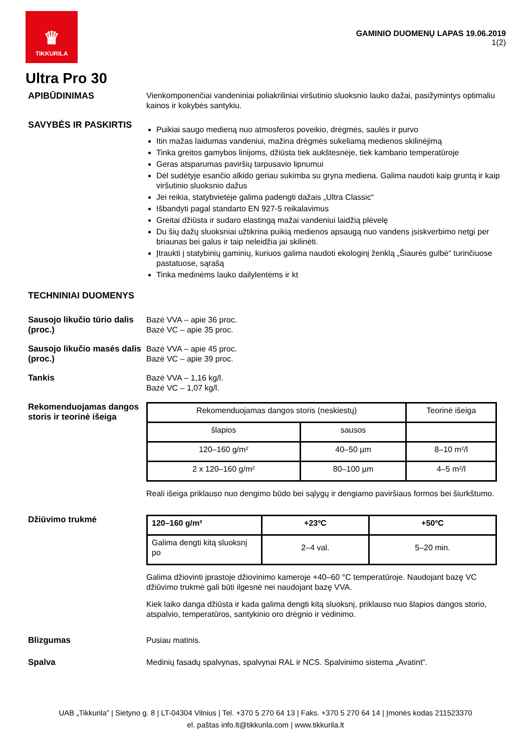♛
TIKKURILA
GAMINIO DUOMENŲ LAPAS 19.06.2019
1(2)
Ultra Pro 30
APIBŪDINIMAS
Vienkomponenčiai vandeniniai poliakriliniai viršutinio sluoksnio lauko dažai, pasižymintys optimaliu kainos ir kokybės santykiu.
SAVYBĖS IR PASKIRTIS
Puikiai saugo medieną nuo atmosferos poveikio, drėgmės, saulės ir purvo
Itin mažas laidumas vandeniui, mažina drėgmės sukeliamą medienos skilinėjimą
Tinka greitos gamybos linijoms, džiūsta tiek aukštesnėje, tiek kambario temperatūroje
Geras atsparumas paviršių tarpusavio lipnumui
Dėl sudėtyje esančio alkido geriau sukimba su gryna mediena. Galima naudoti kaip gruntą ir kaip viršutinio sluoksnio dažus
Jei reikia, statybvietėje galima padengti dažais „Ultra Classic“
Išbandyti pagal standarto EN 927-5 reikalavimus
Greitai džiūsta ir sudaro elastingą mažai vandeniui laidžią plėvelę
Du šių dažų sluoksniai užtikrina puikią medienos apsaugą nuo vandens įsiskverbimo netgi per briaunas bei galus ir taip neleidžia jai skilinėti.
Įtraukti į statybinių gaminių, kuriuos galima naudoti ekologinį ženklą „Šiaurės gulbė“ turinčiuose pastatuose, sąrašą
Tinka medinėms lauko dailylentėms ir kt
TECHNINIAI DUOMENYS
Sausojo likučio tūrio dalis (proc.)
Bazė VVA – apie 36 proc.
Bazė VC – apie 35 proc.
Sausojo likučio masės dalis (proc.)
Bazė VVA – apie 45 proc.
Bazė VC – apie 39 proc.
Tankis
Bazė VVA – 1,16 kg/l.
Bazė VC – 1,07 kg/l.
Rekomenduojamas dangos storis ir teorinė išeiga
| Rekomenduojamas dangos storis (neskiestų) | | Teorinė išeiga |
| --- | --- | --- |
| šlapios | sausos | |
| 120–160 g/m² | 40–50 µm | 8–10 m²/l |
| 2 x 120–160 g/m² | 80–100 µm | 4–5 m²/l |
Reali išeiga priklauso nuo dengimo būdo bei sąlygų ir dengiamo paviršiaus formos bei šiurkštumo.
Džiūvimo trukmė
| 120–160 g/m² | +23ºC | +50ºC |
| --- | --- | --- |
| Galima dengti kitą sluoksnį po | 2–4 val. | 5–20 min. |
Galima džiovinti įprastoje džiovinimo kameroje +40–60 °C temperatūroje. Naudojant bazę VC džiūvimo trukmė gali būti ilgesnė nei naudojant bazę VVA.
Kiek laiko danga džiūsta ir kada galima dengti kitą sluoksnį, priklauso nuo šlapios dangos storio, atspalvio, temperatūros, santykinio oro drėgnio ir vėdinimo.
Blizgumas
Pusiau matinis.
Spalva
Medinių fasadų spalvynas, spalvynai RAL ir NCS. Spalvinimo sistema „Avatint“.
UAB „Tikkurila” | Sietyno g. 8 | LT-04304 Vilnius | Tel. +370 5 270 64 13 | Faks. +370 5 270 64 14 | Įmonės kodas 211523370
el. paštas info.lt@tikkurila.com | www.tikkurila.lt